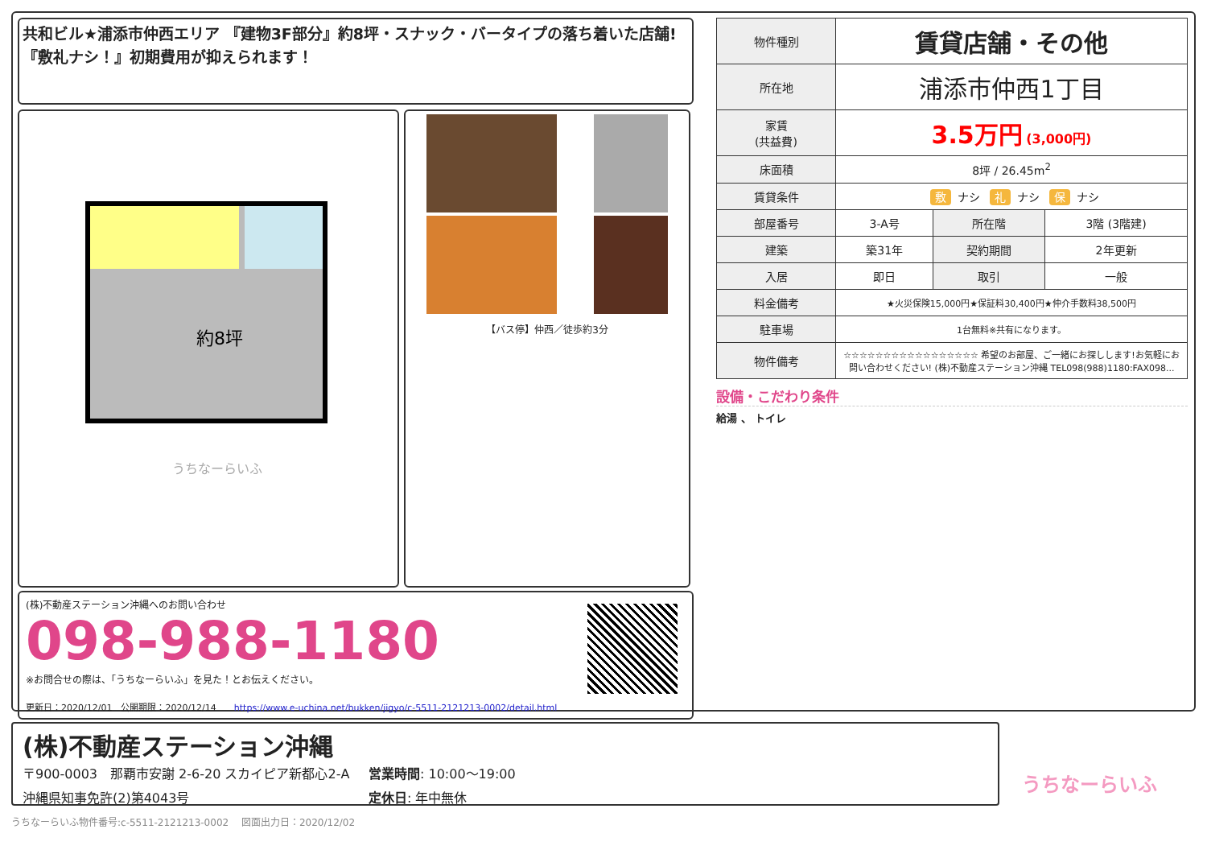共和ビル★浦添市仲西エリア 『建物3F部分』約8坪・スナック・バータイプの落ち着いた店舗! 『敷礼ナシ！』初期費用が抑えられます！
約8坪
うちなーらいふ
【バス停】仲西／徒歩約3分
(株)不動産ステーション沖縄へのお問い合わせ
098-988-1180
※お問合せの際は、「うちなーらいふ」を見た！とお伝えください。
更新日：2020/12/01　公開期限：2020/12/14　　https://www.e-uchina.net/bukken/jigyo/c-5511-2121213-0002/detail.html
| 物件種別 | 賃貸店舗・その他 | | |
| 所在地 | 浦添市仲西1丁目 | | |
| 家賃 (共益費) | 3.5万円 (3,000円) | | |
| 床面積 | 8坪 / 26.45m<sup>2</sup> | | |
| 賃貸条件 | 敷 ナシ 礼 ナシ 保 ナシ | | |
| 部屋番号 | 3-A号 | 所在階 | 3階 (3階建) |
| 建築 | 築31年 | 契約期間 | 2年更新 |
| 入居 | 即日 | 取引 | 一般 |
| 料金備考 | ★火災保険15,000円★保証料30,400円★仲介手数料38,500円 | | |
| 駐車場 | 1台無料※共有になります。 | | |
| 物件備考 | ☆☆☆☆☆☆☆☆☆☆☆☆☆☆☆☆☆ 希望のお部屋、ご一緒にお探しします!お気軽にお問い合わせください! (株)不動産ステーション沖縄 TEL098(988)1180:FAX098... | | |
設備・こだわり条件
給湯 、 トイレ
(株)不動産ステーション沖縄
〒900-0003　那覇市安謝 2-6-20 スカイピア新都心2-A
営業時間: 10:00〜19:00
沖縄県知事免許(2)第4043号
定休日: 年中無休
うちなーらいふ
うちなーらいふ物件番号:c-5511-2121213-0002　 図面出力日：2020/12/02